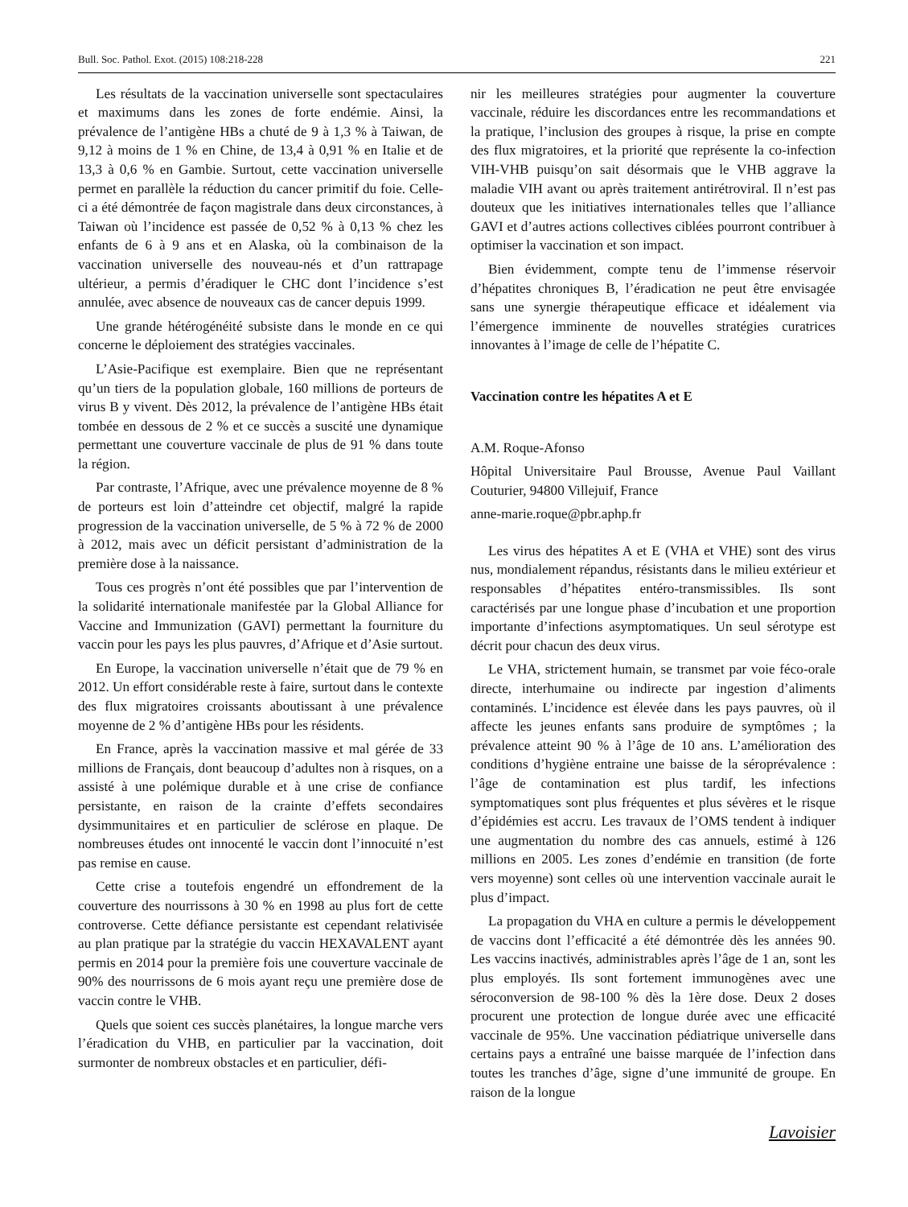Bull. Soc. Pathol. Exot. (2015) 108:218-228 221
Les résultats de la vaccination universelle sont spectaculaires et maximums dans les zones de forte endémie. Ainsi, la prévalence de l’antigène HBs a chuté de 9 à 1,3 % à Taiwan, de 9,12 à moins de 1 % en Chine, de 13,4 à 0,91 % en Italie et de 13,3 à 0,6 % en Gambie. Surtout, cette vaccination universelle permet en parallèle la réduction du cancer primitif du foie. Celle-ci a été démontrée de façon magistrale dans deux circonstances, à Taiwan où l’incidence est passée de 0,52 % à 0,13 % chez les enfants de 6 à 9 ans et en Alaska, où la combinaison de la vaccination universelle des nouveau-nés et d’un rattrapage ultérieur, a permis d’éradiquer le CHC dont l’incidence s’est annulée, avec absence de nouveaux cas de cancer depuis 1999.
Une grande hétérogénéité subsiste dans le monde en ce qui concerne le déploiement des stratégies vaccinales.
L’Asie-Pacifique est exemplaire. Bien que ne représentant qu’un tiers de la population globale, 160 millions de porteurs de virus B y vivent. Dès 2012, la prévalence de l’antigène HBs était tombée en dessous de 2 % et ce succès a suscité une dynamique permettant une couverture vaccinale de plus de 91 % dans toute la région.
Par contraste, l’Afrique, avec une prévalence moyenne de 8 % de porteurs est loin d’atteindre cet objectif, malgré la rapide progression de la vaccination universelle, de 5 % à 72 % de 2000 à 2012, mais avec un déficit persistant d’administration de la première dose à la naissance.
Tous ces progrès n’ont été possibles que par l’intervention de la solidarité internationale manifestée par la Global Alliance for Vaccine and Immunization (GAVI) permettant la fourniture du vaccin pour les pays les plus pauvres, d’Afrique et d’Asie surtout.
En Europe, la vaccination universelle n’était que de 79 % en 2012. Un effort considérable reste à faire, surtout dans le contexte des flux migratoires croissants aboutissant à une prévalence moyenne de 2 % d’antigène HBs pour les résidents.
En France, après la vaccination massive et mal gérée de 33 millions de Français, dont beaucoup d’adultes non à risques, on a assisté à une polémique durable et à une crise de confiance persistante, en raison de la crainte d’effets secondaires dysimmunitaires et en particulier de sclérose en plaque. De nombreuses études ont innocenté le vaccin dont l’innocuité n’est pas remise en cause.
Cette crise a toutefois engendré un effondrement de la couverture des nourrissons à 30 % en 1998 au plus fort de cette controverse. Cette défiance persistante est cependant relativisée au plan pratique par la stratégie du vaccin HEXAVALENT ayant permis en 2014 pour la première fois une couverture vaccinale de 90% des nourrissons de 6 mois ayant reçu une première dose de vaccin contre le VHB.
Quels que soient ces succès planétaires, la longue marche vers l’éradication du VHB, en particulier par la vaccination, doit surmonter de nombreux obstacles et en particulier, défi-
nir les meilleures stratégies pour augmenter la couverture vaccinale, réduire les discordances entre les recommandations et la pratique, l’inclusion des groupes à risque, la prise en compte des flux migratoires, et la priorité que représente la co-infection VIH-VHB puisqu’on sait désormais que le VHB aggrave la maladie VIH avant ou après traitement antirétroviral. Il n’est pas douteux que les initiatives internationales telles que l’alliance GAVI et d’autres actions collectives ciblées pourront contribuer à optimiser la vaccination et son impact.
Bien évidemment, compte tenu de l’immense réservoir d’hépatites chroniques B, l’éradication ne peut être envisagée sans une synergie thérapeutique efficace et idéalement via l’émergence imminente de nouvelles stratégies curatrices innovantes à l’image de celle de l’hépatite C.
Vaccination contre les hépatites A et E
A.M. Roque-Afonso
Hôpital Universitaire Paul Brousse, Avenue Paul Vaillant Couturier, 94800 Villejuif, France
anne-marie.roque@pbr.aphp.fr
Les virus des hépatites A et E (VHA et VHE) sont des virus nus, mondialement répandus, résistants dans le milieu extérieur et responsables d’hépatites entéro-transmissibles. Ils sont caractérisés par une longue phase d’incubation et une proportion importante d’infections asymptomatiques. Un seul sérotype est décrit pour chacun des deux virus.
Le VHA, strictement humain, se transmet par voie féco-orale directe, interhumaine ou indirecte par ingestion d’aliments contaminés. L’incidence est élevée dans les pays pauvres, où il affecte les jeunes enfants sans produire de symptômes ; la prévalence atteint 90 % à l’âge de 10 ans. L’amélioration des conditions d’hygiène entraine une baisse de la séroprévalence : l’âge de contamination est plus tardif, les infections symptomatiques sont plus fréquentes et plus sévères et le risque d’épidémies est accru. Les travaux de l’OMS tendent à indiquer une augmentation du nombre des cas annuels, estimé à 126 millions en 2005. Les zones d’endémie en transition (de forte vers moyenne) sont celles où une intervention vaccinale aurait le plus d’impact.
La propagation du VHA en culture a permis le développement de vaccins dont l’efficacité a été démontrée dès les années 90. Les vaccins inactivés, administrables après l’âge de 1 an, sont les plus employés. Ils sont fortement immunogènes avec une séroconversion de 98-100 % dès la 1ère dose. Deux 2 doses procurent une protection de longue durée avec une efficacité vaccinale de 95%. Une vaccination pédiatrique universelle dans certains pays a entraîné une baisse marquée de l’infection dans toutes les tranches d’âge, signe d’une immunité de groupe. En raison de la longue
Lavoisier